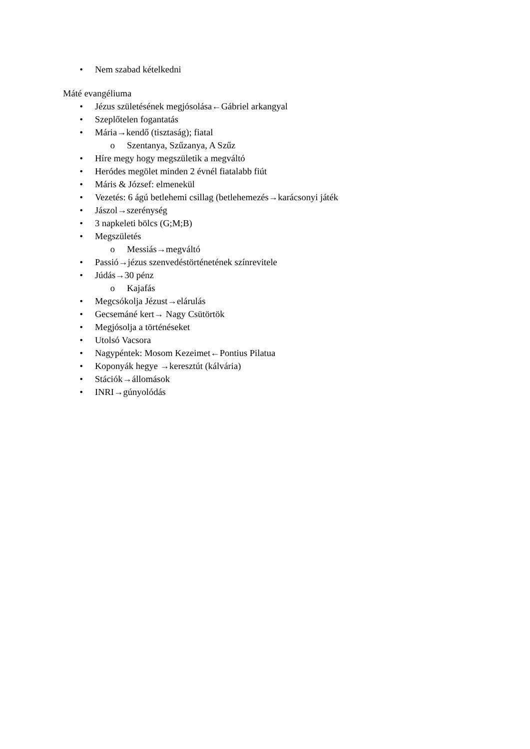• Nem szabad kételkedni
Máté evangéliuma
• Jézus születésének megjósolása←Gábriel arkangyal
• Szeplőtelen fogantatás
• Mária→kendő (tisztaság); fiatal
o Szentanya, Szűzanya, A Szűz
• Híre megy hogy megszületik a megváltó
• Heródes megölet minden 2 évnél fiatalabb fiút
• Máris & József: elmenekül
• Vezetés: 6 ágú betlehemi csillag (betlehemezés→karácsonyi játék
• Jászol→szerénység
• 3 napkeleti bölcs (G;M;B)
• Megszületés
o Messiás→megváltó
• Passió→jézus szenvedéstörténetének színrevitele
• Júdás→30 pénz
o Kajafás
• Megcsókolja Jézust→elárulás
• Gecsemáné kert→ Nagy Csütörtök
• Megjósolja a történéseket
• Utolsó Vacsora
• Nagypéntek: Mosom Kezeimet←Pontius Pilatua
• Koponyák hegye →keresztút (kálvária)
• Stációk→állomások
• INRI→gúnyolódás